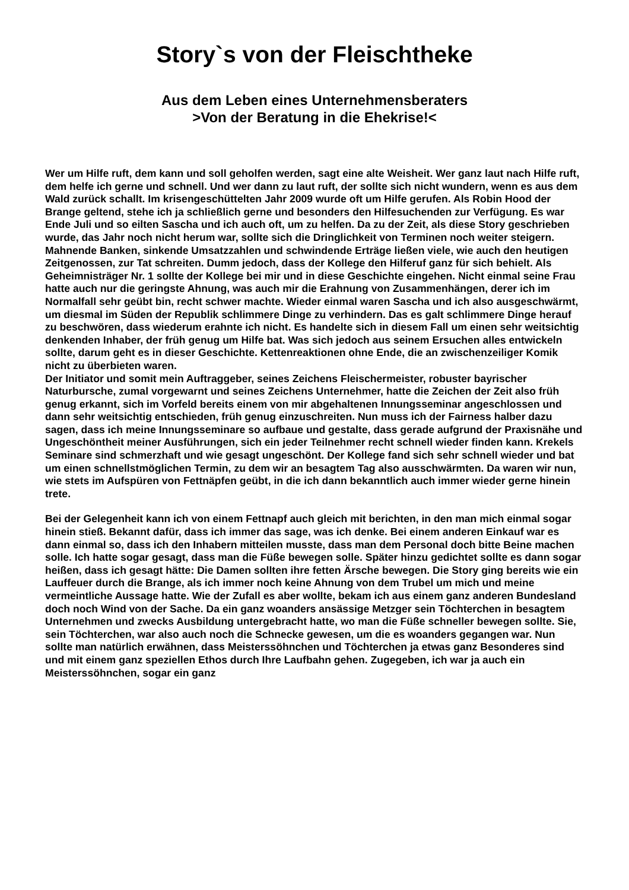Story`s von der Fleischtheke
Aus dem Leben eines Unternehmensberaters
>Von der Beratung in die Ehekrise!<
Wer um Hilfe ruft, dem kann und soll geholfen werden, sagt eine alte Weisheit. Wer ganz laut nach Hilfe ruft, dem helfe ich gerne und schnell. Und wer dann zu laut ruft, der sollte sich nicht wundern, wenn es aus dem Wald zurück schallt. Im krisengeschüttelten Jahr 2009 wurde oft um Hilfe gerufen. Als Robin Hood der Brange geltend, stehe ich ja schließlich gerne und besonders den Hilfesuchenden zur Verfügung. Es war Ende Juli und so eilten Sascha und ich auch oft, um zu helfen. Da zu der Zeit, als diese Story geschrieben wurde, das Jahr noch nicht herum war, sollte sich die Dringlichkeit von Terminen noch weiter steigern. Mahnende Banken, sinkende Umsatzzahlen und schwindende Erträge ließen viele, wie auch den heutigen Zeitgenossen, zur Tat schreiten. Dumm jedoch, dass der Kollege den Hilferuf ganz für sich behielt. Als Geheimnisträger Nr. 1 sollte der Kollege bei mir und in diese Geschichte eingehen. Nicht einmal seine Frau hatte auch nur die geringste Ahnung, was auch mir die Erahnung von Zusammenhängen, derer ich im Normalfall sehr geübt bin, recht schwer machte. Wieder einmal waren Sascha und ich also ausgeschwärmt, um diesmal im Süden der Republik schlimmere Dinge zu verhindern. Das es galt schlimmere Dinge herauf zu beschwören, dass wiederum erahnte ich nicht. Es handelte sich in diesem Fall um einen sehr weitsichtig denkenden Inhaber, der früh genug um Hilfe bat. Was sich jedoch aus seinem Ersuchen alles entwickeln sollte, darum geht es in dieser Geschichte. Kettenreaktionen ohne Ende, die an zwischenzeiliger Komik nicht zu überbieten waren.
Der Initiator und somit mein Auftraggeber, seines Zeichens Fleischermeister, robuster bayrischer Naturbursche, zumal vorgewarnt und seines Zeichens Unternehmer, hatte die Zeichen der Zeit also früh genug erkannt, sich im Vorfeld bereits einem von mir abgehaltenen Innungsseminar angeschlossen und dann sehr weitsichtig entschieden, früh genug einzuschreiten. Nun muss ich der Fairness halber dazu sagen, dass ich meine Innungsseminare so aufbaue und gestalte, dass gerade aufgrund der Praxisnähe und Ungeschöntheit meiner Ausführungen, sich ein jeder Teilnehmer recht schnell wieder finden kann. Krekels Seminare sind schmerzhaft und wie gesagt ungeschönt. Der Kollege fand sich sehr schnell wieder und bat um einen schnellstmöglichen Termin, zu dem wir an besagtem Tag also ausschwärmten. Da waren wir nun, wie stets im Aufspüren von Fettnäpfen geübt, in die ich dann bekanntlich auch immer wieder gerne hinein trete.
Bei der Gelegenheit kann ich von einem Fettnapf auch gleich mit berichten, in den man mich einmal sogar hinein stieß. Bekannt dafür, dass ich immer das sage, was ich denke. Bei einem anderen Einkauf war es dann einmal so, dass ich den Inhabern mitteilen musste, dass man dem Personal doch bitte Beine machen solle. Ich hatte sogar gesagt, dass man die Füße bewegen solle. Später hinzu gedichtet sollte es dann sogar heißen, dass ich gesagt hätte: Die Damen sollten ihre fetten Ärsche bewegen. Die Story ging bereits wie ein Lauffeuer durch die Brange, als ich immer noch keine Ahnung von dem Trubel um mich und meine vermeintliche Aussage hatte. Wie der Zufall es aber wollte, bekam ich aus einem ganz anderen Bundesland doch noch Wind von der Sache. Da ein ganz woanders ansässige Metzger sein Töchterchen in besagtem Unternehmen und zwecks Ausbildung untergebracht hatte, wo man die Füße schneller bewegen sollte. Sie, sein Töchterchen, war also auch noch die Schnecke gewesen, um die es woanders gegangen war. Nun sollte man natürlich erwähnen, dass Meisterssöhnchen und Töchterchen ja etwas ganz Besonderes sind und mit einem ganz speziellen Ethos durch Ihre Laufbahn gehen. Zugegeben, ich war ja auch ein Meisterssöhnchen, sogar ein ganz